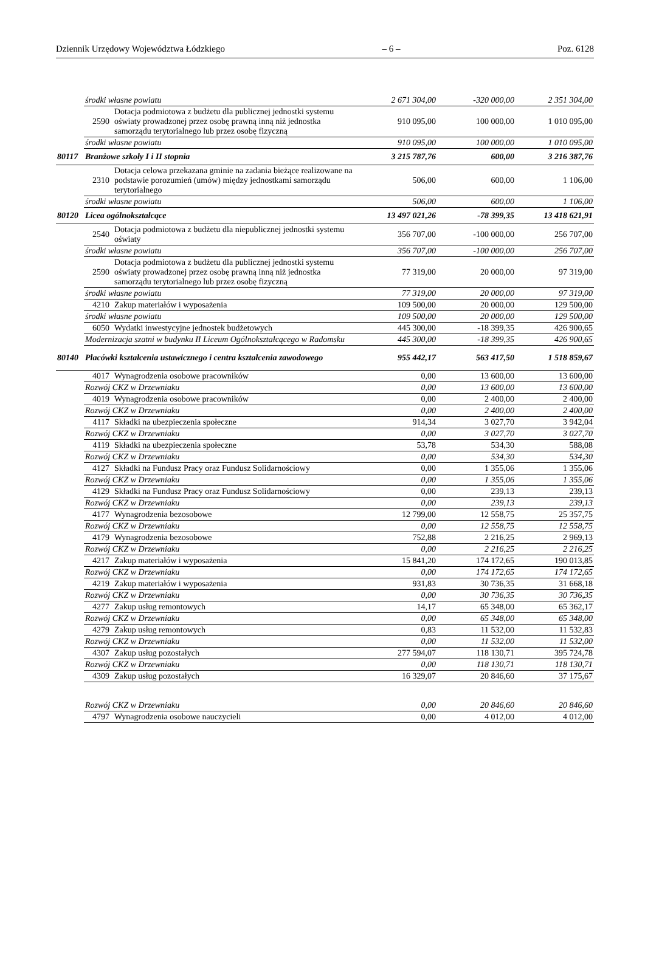Dziennik Urzędowy Województwa Łódzkiego – 6 – Poz. 6128
| | środki własne powiatu | | 2 671 304,00 | -320 000,00 | 2 351 304,00 |
| | 2590 | Dotacja podmiotowa z budżetu dla publicznej jednostki systemu oświaty prowadzonej przez osobę prawną inną niż jednostka samorządu terytorialnego lub przez osobę fizyczną | 910 095,00 | 100 000,00 | 1 010 095,00 |
| | środki własne powiatu | | 910 095,00 | 100 000,00 | 1 010 095,00 |
| 80117 | Branżowe szkoły I i II stopnia | | 3 215 787,76 | 600,00 | 3 216 387,76 |
| | 2310 | Dotacja celowa przekazana gminie na zadania bieżące realizowane na podstawie porozumień (umów) między jednostkami samorządu terytorialnego | 506,00 | 600,00 | 1 106,00 |
| | środki własne powiatu | | 506,00 | 600,00 | 1 106,00 |
| 80120 | Licea ogólnokształcące | | 13 497 021,26 | -78 399,35 | 13 418 621,91 |
| | 2540 | Dotacja podmiotowa z budżetu dla niepublicznej jednostki systemu oświaty | 356 707,00 | -100 000,00 | 256 707,00 |
| | środki własne powiatu | | 356 707,00 | -100 000,00 | 256 707,00 |
| | 2590 | Dotacja podmiotowa z budżetu dla publicznej jednostki systemu oświaty prowadzonej przez osobę prawną inną niż jednostka samorządu terytorialnego lub przez osobę fizyczną | 77 319,00 | 20 000,00 | 97 319,00 |
| | środki własne powiatu | | 77 319,00 | 20 000,00 | 97 319,00 |
| | 4210 | Zakup materiałów i wyposażenia | 109 500,00 | 20 000,00 | 129 500,00 |
| | środki własne powiatu | | 109 500,00 | 20 000,00 | 129 500,00 |
| | 6050 | Wydatki inwestycyjne jednostek budżetowych | 445 300,00 | -18 399,35 | 426 900,65 |
| | Modernizacja szatni w budynku II Liceum Ogólnokształcącego w Radomsku | | 445 300,00 | -18 399,35 | 426 900,65 |
| 80140 | Placówki kształcenia ustawicznego i centra kształcenia zawodowego | | 955 442,17 | 563 417,50 | 1 518 859,67 |
| | 4017 | Wynagrodzenia osobowe pracowników | 0,00 | 13 600,00 | 13 600,00 |
| | Rozwój CKZ w Drzewniaku | | 0,00 | 13 600,00 | 13 600,00 |
| | 4019 | Wynagrodzenia osobowe pracowników | 0,00 | 2 400,00 | 2 400,00 |
| | Rozwój CKZ w Drzewniaku | | 0,00 | 2 400,00 | 2 400,00 |
| | 4117 | Składki na ubezpieczenia społeczne | 914,34 | 3 027,70 | 3 942,04 |
| | Rozwój CKZ w Drzewniaku | | 0,00 | 3 027,70 | 3 027,70 |
| | 4119 | Składki na ubezpieczenia społeczne | 53,78 | 534,30 | 588,08 |
| | Rozwój CKZ w Drzewniaku | | 0,00 | 534,30 | 534,30 |
| | 4127 | Składki na Fundusz Pracy oraz Fundusz Solidarnościowy | 0,00 | 1 355,06 | 1 355,06 |
| | Rozwój CKZ w Drzewniaku | | 0,00 | 1 355,06 | 1 355,06 |
| | 4129 | Składki na Fundusz Pracy oraz Fundusz Solidarnościowy | 0,00 | 239,13 | 239,13 |
| | Rozwój CKZ w Drzewniaku | | 0,00 | 239,13 | 239,13 |
| | 4177 | Wynagrodzenia bezosobowe | 12 799,00 | 12 558,75 | 25 357,75 |
| | Rozwój CKZ w Drzewniaku | | 0,00 | 12 558,75 | 12 558,75 |
| | 4179 | Wynagrodzenia bezosobowe | 752,88 | 2 216,25 | 2 969,13 |
| | Rozwój CKZ w Drzewniaku | | 0,00 | 2 216,25 | 2 216,25 |
| | 4217 | Zakup materiałów i wyposażenia | 15 841,20 | 174 172,65 | 190 013,85 |
| | Rozwój CKZ w Drzewniaku | | 0,00 | 174 172,65 | 174 172,65 |
| | 4219 | Zakup materiałów i wyposażenia | 931,83 | 30 736,35 | 31 668,18 |
| | Rozwój CKZ w Drzewniaku | | 0,00 | 30 736,35 | 30 736,35 |
| | 4277 | Zakup usług remontowych | 14,17 | 65 348,00 | 65 362,17 |
| | Rozwój CKZ w Drzewniaku | | 0,00 | 65 348,00 | 65 348,00 |
| | 4279 | Zakup usług remontowych | 0,83 | 11 532,00 | 11 532,83 |
| | Rozwój CKZ w Drzewniaku | | 0,00 | 11 532,00 | 11 532,00 |
| | 4307 | Zakup usług pozostałych | 277 594,07 | 118 130,71 | 395 724,78 |
| | Rozwój CKZ w Drzewniaku | | 0,00 | 118 130,71 | 118 130,71 |
| | 4309 | Zakup usług pozostałych | 16 329,07 | 20 846,60 | 37 175,67 |
| | Rozwój CKZ w Drzewniaku | | 0,00 | 20 846,60 | 20 846,60 |
| | 4797 | Wynagrodzenia osobowe nauczycieli | 0,00 | 4 012,00 | 4 012,00 |